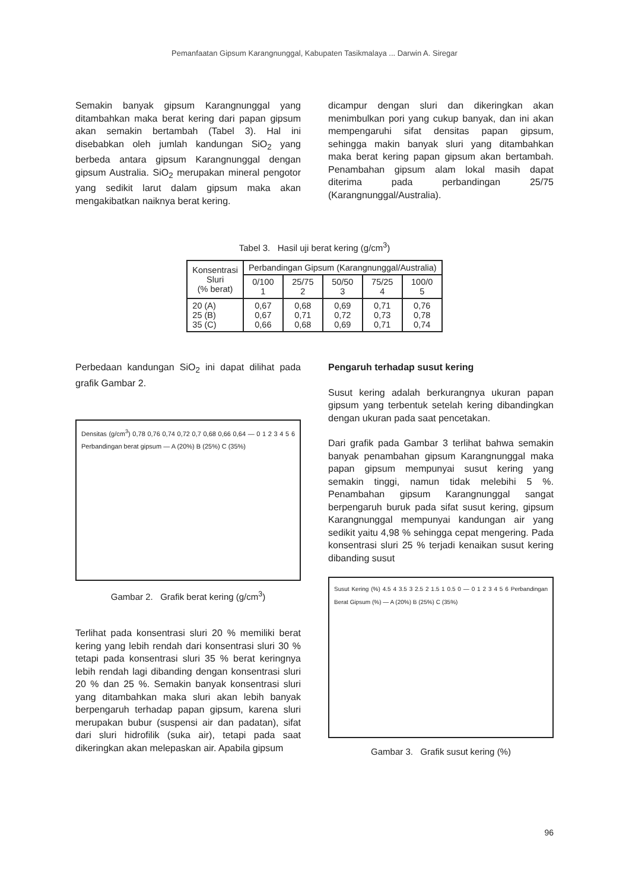Pemanfaatan Gipsum Karangnunggal, Kabupaten Tasikmalaya ... Darwin A. Siregar
Semakin banyak gipsum Karangnunggal yang ditambahkan maka berat kering dari papan gipsum akan semakin bertambah (Tabel 3). Hal ini disebabkan oleh jumlah kandungan SiO<sub>2</sub> yang berbeda antara gipsum Karangnunggal dengan gipsum Australia. SiO<sub>2</sub> merupakan mineral pengotor yang sedikit larut dalam gipsum maka akan mengakibatkan naiknya berat kering.
dicampur dengan sluri dan dikeringkan akan menimbulkan pori yang cukup banyak, dan ini akan mempengaruhi sifat densitas papan gipsum, sehingga makin banyak sluri yang ditambahkan maka berat kering papan gipsum akan bertambah. Penambahan gipsum alam lokal masih dapat diterima pada perbandingan 25/75 (Karangnunggal/Australia).
Tabel 3. Hasil uji berat kering (g/cm<sup>3</sup>)
| Konsentrasi Sluri (% berat) | Perbandingan Gipsum (Karangnunggal/Australia) | | | | |
| --- | --- | --- | --- | --- | --- |
| | 0/100 1 | 25/75 2 | 50/50 3 | 75/25 4 | 100/0 5 |
| 20 (A) 25 (B) 35 (C) | 0,67 0,67 0,66 | 0,68 0,71 0,68 | 0,69 0,72 0,69 | 0,71 0,73 0,71 | 0,76 0,78 0,74 |
Perbedaan kandungan SiO<sub>2</sub> ini dapat dilihat pada grafik Gambar 2.
Densitas (g/cm<sup>3</sup>) 0,78 0,76 0,74 0,72 0,7 0,68 0,66 0,64 — 0 1 2 3 4 5 6 Perbandingan berat gipsum — A (20%) B (25%) C (35%)
Gambar 2. Grafik berat kering (g/cm<sup>3</sup>)
Terlihat pada konsentrasi sluri 20 % memiliki berat kering yang lebih rendah dari konsentrasi sluri 30 % tetapi pada konsentrasi sluri 35 % berat keringnya lebih rendah lagi dibanding dengan konsentrasi sluri 20 % dan 25 %. Semakin banyak konsentrasi sluri yang ditambahkan maka sluri akan lebih banyak berpengaruh terhadap papan gipsum, karena sluri merupakan bubur (suspensi air dan padatan), sifat dari sluri hidrofilik (suka air), tetapi pada saat dikeringkan akan melepaskan air. Apabila gipsum
Pengaruh terhadap susut kering
Susut kering adalah berkurangnya ukuran papan gipsum yang terbentuk setelah kering dibandingkan dengan ukuran pada saat pencetakan.
Dari grafik pada Gambar 3 terlihat bahwa semakin banyak penambahan gipsum Karangnunggal maka papan gipsum mempunyai susut kering yang semakin tinggi, namun tidak melebihi 5 %. Penambahan gipsum Karangnunggal sangat berpengaruh buruk pada sifat susut kering, gipsum Karangnunggal mempunyai kandungan air yang sedikit yaitu 4,98 % sehingga cepat mengering. Pada konsentrasi sluri 25 % terjadi kenaikan susut kering dibanding susut
Susut Kering (%) 4.5 4 3.5 3 2.5 2 1.5 1 0.5 0 — 0 1 2 3 4 5 6 Perbandingan Berat Gipsum (%) — A (20%) B (25%) C (35%)
Gambar 3. Grafik susut kering (%)
96